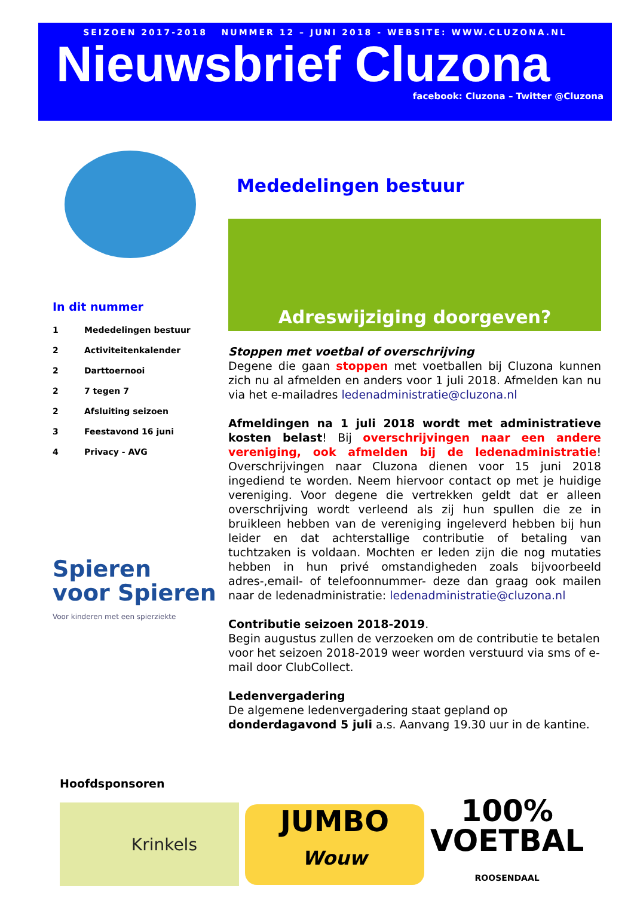SEIZOEN 2017-2018 NUMMER 12 – JUNI 2018 - WEBSITE: WWW.CLUZONA.NL
Nieuwsbrief Cluzona
facebook: Cluzona – Twitter @Cluzona
In dit nummer
1 Mededelingen bestuur
2 Activiteitenkalender
2 Darttoernooi
2 7 tegen 7
2 Afsluiting seizoen
3 Feestavond 16 juni
4 Privacy - AVG
Spieren
voor Spieren
Voor kinderen met een spierziekte
Mededelingen bestuur
Adreswijziging doorgeven?
Stoppen met voetbal of overschrijving
Degene die gaan stoppen met voetballen bij Cluzona kunnen zich nu al afmelden en anders voor 1 juli 2018. Afmelden kan nu via het e-mailadres ledenadministratie@cluzona.nl
Afmeldingen na 1 juli 2018 wordt met administratieve kosten belast! Bij overschrijvingen naar een andere vereniging, ook afmelden bij de ledenadministratie! Overschrijvingen naar Cluzona dienen voor 15 juni 2018 ingediend te worden. Neem hiervoor contact op met je huidige vereniging. Voor degene die vertrekken geldt dat er alleen overschrijving wordt verleend als zij hun spullen die ze in bruikleen hebben van de vereniging ingeleverd hebben bij hun leider en dat achterstallige contributie of betaling van tuchtzaken is voldaan. Mochten er leden zijn die nog mutaties hebben in hun privé omstandigheden zoals bijvoorbeeld adres-,email- of telefoonnummer- deze dan graag ook mailen naar de ledenadministratie: ledenadministratie@cluzona.nl
Contributie seizoen 2018-2019.
Begin augustus zullen de verzoeken om de contributie te betalen voor het seizoen 2018-2019 weer worden verstuurd via sms of e-mail door ClubCollect.
Ledenvergadering
De algemene ledenvergadering staat gepland op donderdagavond 5 juli a.s. Aanvang 19.30 uur in de kantine.
Hoofdsponsoren
Krinkels
JUMBO
Wouw
100%
VOETBAL
ROOSENDAAL